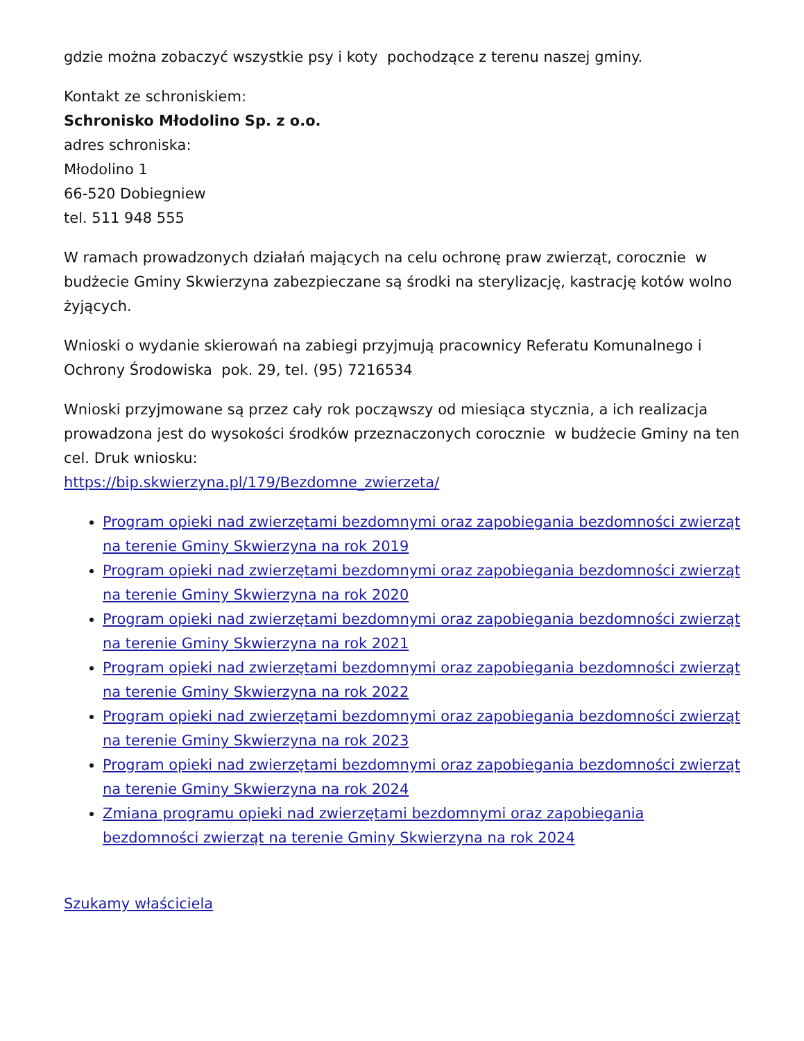gdzie można zobaczyć wszystkie psy i koty pochodzące z terenu naszej gminy.
Kontakt ze schroniskiem:
Schronisko Młodolino Sp. z o.o.
adres schroniska:
Młodolino 1
66-520 Dobiegniew
tel. 511 948 555
W ramach prowadzonych działań mających na celu ochronę praw zwierząt, corocznie w budżecie Gminy Skwierzyna zabezpieczane są środki na sterylizację, kastrację kotów wolno żyjących.
Wnioski o wydanie skierowań na zabiegi przyjmują pracownicy Referatu Komunalnego i Ochrony Środowiska pok. 29, tel. (95) 7216534
Wnioski przyjmowane są przez cały rok począwszy od miesiąca stycznia, a ich realizacja prowadzona jest do wysokości środków przeznaczonych corocznie w budżecie Gminy na ten cel. Druk wniosku:
https://bip.skwierzyna.pl/179/Bezdomne_zwierzeta/
Program opieki nad zwierzętami bezdomnymi oraz zapobiegania bezdomności zwierząt na terenie Gminy Skwierzyna na rok 2019
Program opieki nad zwierzętami bezdomnymi oraz zapobiegania bezdomności zwierząt na terenie Gminy Skwierzyna na rok 2020
Program opieki nad zwierzętami bezdomnymi oraz zapobiegania bezdomności zwierząt na terenie Gminy Skwierzyna na rok 2021
Program opieki nad zwierzętami bezdomnymi oraz zapobiegania bezdomności zwierząt na terenie Gminy Skwierzyna na rok 2022
Program opieki nad zwierzętami bezdomnymi oraz zapobiegania bezdomności zwierząt na terenie Gminy Skwierzyna na rok 2023
Program opieki nad zwierzętami bezdomnymi oraz zapobiegania bezdomności zwierząt na terenie Gminy Skwierzyna na rok 2024
Zmiana programu opieki nad zwierzętami bezdomnymi oraz zapobiegania bezdomności zwierząt na terenie Gminy Skwierzyna na rok 2024
Szukamy właściciela